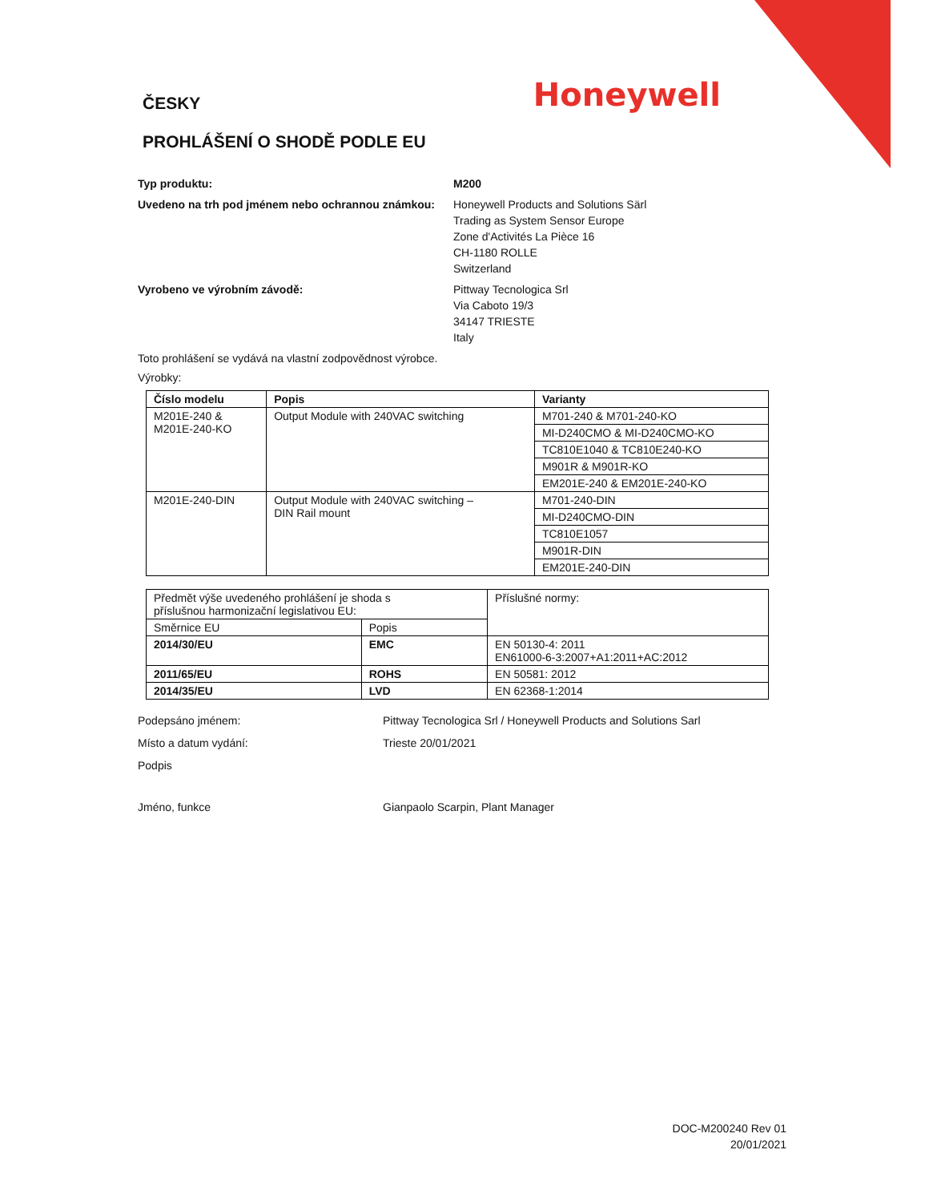ČESKY
Honeywell
PROHLÁŠENÍ O SHODĚ PODLE EU
Typ produktu: M200
Uvedeno na trh pod jménem nebo ochrannou známkou:
Honeywell Products and Solutions Särl
Trading as System Sensor Europe
Zone d'Activités La Pièce 16
CH-1180 ROLLE
Switzerland
Vyrobeno ve výrobním závodě: Pittway Tecnologica Srl
Via Caboto 19/3
34147 TRIESTE
Italy
Toto prohlášení se vydává na vlastní zodpovědnost výrobce.
Výrobky:
| Číslo modelu | Popis | Varianty |
| --- | --- | --- |
| M201E-240 & M201E-240-KO | Output Module with 240VAC switching | M701-240 & M701-240-KO |
| | | MI-D240CMO & MI-D240CMO-KO |
| | | TC810E1040 & TC810E240-KO |
| | | M901R & M901R-KO |
| | | EM201E-240 & EM201E-240-KO |
| M201E-240-DIN | Output Module with 240VAC switching – DIN Rail mount | M701-240-DIN |
| | | MI-D240CMO-DIN |
| | | TC810E1057 |
| | | M901R-DIN |
| | | EM201E-240-DIN |
| Předmět výše uvedeného prohlášení je shoda s příslušnou harmonizační legislativou EU: | | Příslušné normy: |
| Směrnice EU | Popis | |
| 2014/30/EU | EMC | EN 50130-4: 2011 EN61000-6-3:2007+A1:2011+AC:2012 |
| 2011/65/EU | ROHS | EN 50581: 2012 |
| 2014/35/EU | LVD | EN 62368-1:2014 |
Podepsáno jménem: Pittway Tecnologica Srl / Honeywell Products and Solutions Sarl
Místo a datum vydání: Trieste 20/01/2021
Podpis
Jméno, funkce Gianpaolo Scarpin, Plant Manager
DOC-M200240 Rev 01
20/01/2021